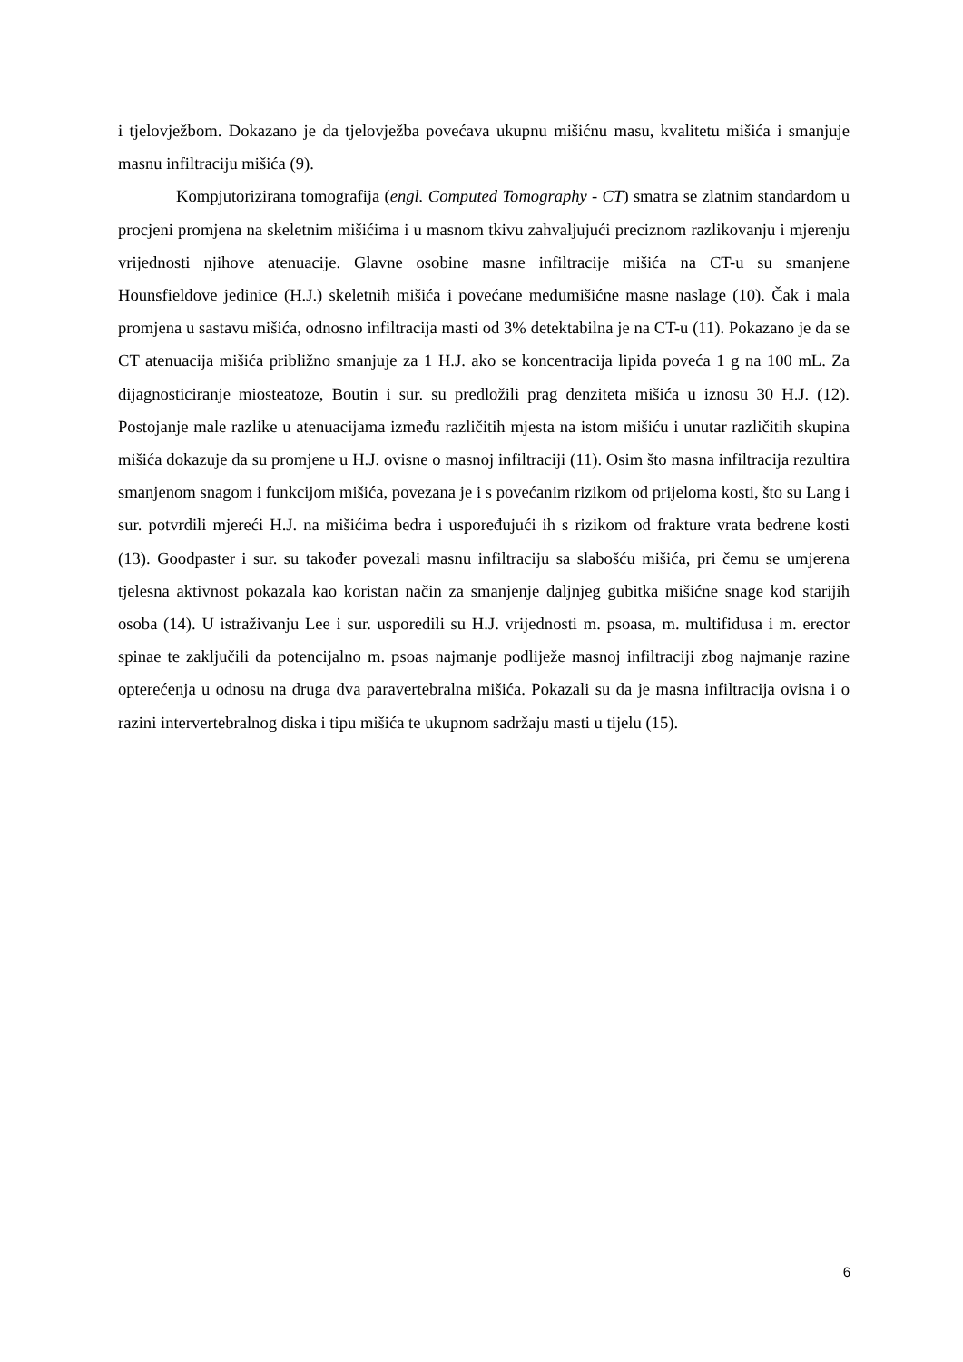i tjelovježbom. Dokazano je da tjelovježba povećava ukupnu mišićnu masu, kvalitetu mišića i smanjuje masnu infiltraciju mišića (9).
Kompjutorizirana tomografija (engl. Computed Tomography - CT) smatra se zlatnim standardom u procjeni promjena na skeletnim mišićima i u masnom tkivu zahvaljujući preciznom razlikovanju i mjerenju vrijednosti njihove atenuacije. Glavne osobine masne infiltracije mišića na CT-u su smanjene Hounsfieldove jedinice (H.J.) skeletnih mišića i povećane međumišićne masne naslage (10). Čak i mala promjena u sastavu mišića, odnosno infiltracija masti od 3% detektabilna je na CT-u (11). Pokazano je da se CT atenuacija mišića približno smanjuje za 1 H.J. ako se koncentracija lipida poveća 1 g na 100 mL. Za dijagnosticiranje miosteatoze, Boutin i sur. su predložili prag denziteta mišića u iznosu 30 H.J. (12). Postojanje male razlike u atenuacijama između različitih mjesta na istom mišiću i unutar različitih skupina mišića dokazuje da su promjene u H.J. ovisne o masnoj infiltraciji (11). Osim što masna infiltracija rezultira smanjenom snagom i funkcijom mišića, povezana je i s povećanim rizikom od prijeloma kosti, što su Lang i sur. potvrdili mjereći H.J. na mišićima bedra i uspoređujući ih s rizikom od frakture vrata bedrene kosti (13). Goodpaster i sur. su također povezali masnu infiltraciju sa slabošću mišića, pri čemu se umjerena tjelesna aktivnost pokazala kao koristan način za smanjenje daljnjeg gubitka mišićne snage kod starijih osoba (14). U istraživanju Lee i sur. usporedili su H.J. vrijednosti m. psoasa, m. multifidusa i m. erector spinae te zaključili da potencijalno m. psoas najmanje podliježe masnoj infiltraciji zbog najmanje razine opterećenja u odnosu na druga dva paravertebralna mišića. Pokazali su da je masna infiltracija ovisna i o razini intervertebralnog diska i tipu mišića te ukupnom sadržaju masti u tijelu (15).
6